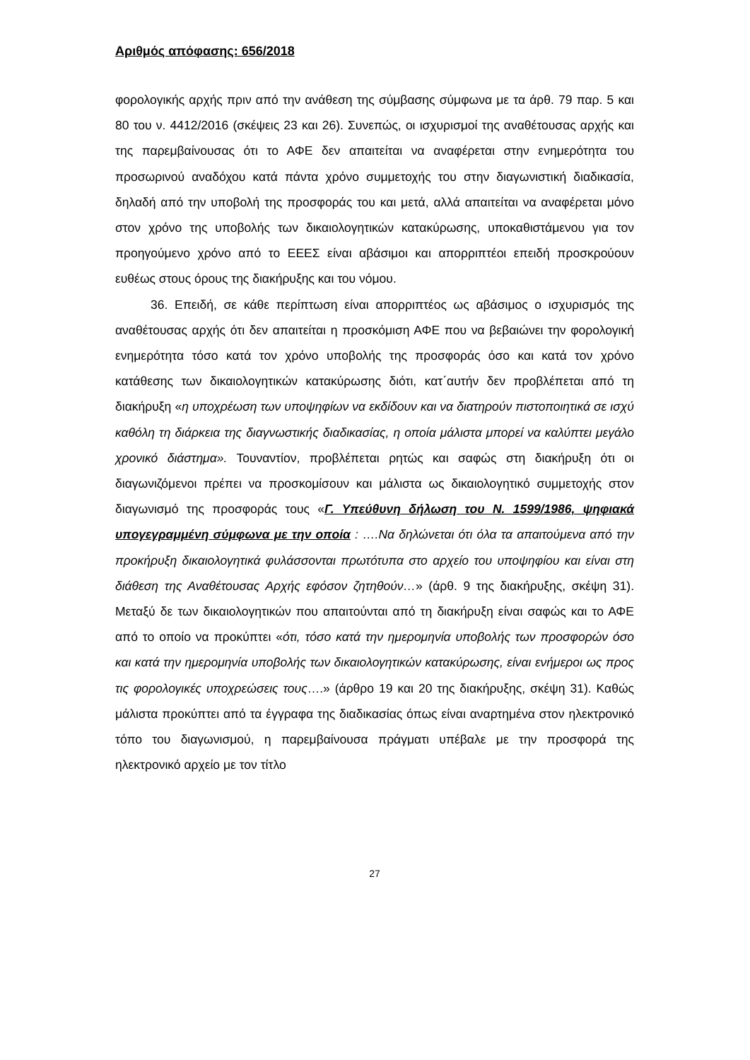Αριθμός απόφασης: 656/2018
φορολογικής αρχής πριν από την ανάθεση της σύμβασης σύμφωνα με τα άρθ. 79 παρ. 5 και 80 του ν. 4412/2016 (σκέψεις 23 και 26). Συνεπώς, οι ισχυρισμοί της αναθέτουσας αρχής και της παρεμβαίνουσας ότι το ΑΦΕ δεν απαιτείται να αναφέρεται στην ενημερότητα του προσωρινού αναδόχου κατά πάντα χρόνο συμμετοχής του στην διαγωνιστική διαδικασία, δηλαδή από την υποβολή της προσφοράς του και μετά, αλλά απαιτείται να αναφέρεται μόνο στον χρόνο της υποβολής των δικαιολογητικών κατακύρωσης, υποκαθιστάμενου για τον προηγούμενο χρόνο από το ΕΕΕΣ είναι αβάσιμοι και απορριπτέοι επειδή προσκρούουν ευθέως στους όρους της διακήρυξης και του νόμου.
36. Επειδή, σε κάθε περίπτωση είναι απορριπτέος ως αβάσιμος ο ισχυρισμός της αναθέτουσας αρχής ότι δεν απαιτείται η προσκόμιση ΑΦΕ που να βεβαιώνει την φορολογική ενημερότητα τόσο κατά τον χρόνο υποβολής της προσφοράς όσο και κατά τον χρόνο κατάθεσης των δικαιολογητικών κατακύρωσης διότι, κατ΄αυτήν δεν προβλέπεται από τη διακήρυξη «η υποχρέωση των υποψηφίων να εκδίδουν και να διατηρούν πιστοποιητικά σε ισχύ καθόλη τη διάρκεια της διαγνωστικής διαδικασίας, η οποία μάλιστα μπορεί να καλύπτει μεγάλο χρονικό διάστημα». Τουναντίον, προβλέπεται ρητώς και σαφώς στη διακήρυξη ότι οι διαγωνιζόμενοι πρέπει να προσκομίσουν και μάλιστα ως δικαιολογητικό συμμετοχής στον διαγωνισμό της προσφοράς τους «Γ. Υπεύθυνη δήλωση του Ν. 1599/1986, ψηφιακά υπογεγραμμένη σύμφωνα με την οποία : ….Να δηλώνεται ότι όλα τα απαιτούμενα από την προκήρυξη δικαιολογητικά φυλάσσονται πρωτότυπα στο αρχείο του υποψηφίου και είναι στη διάθεση της Αναθέτουσας Αρχής εφόσον ζητηθούν…» (άρθ. 9 της διακήρυξης, σκέψη 31). Μεταξύ δε των δικαιολογητικών που απαιτούνται από τη διακήρυξη είναι σαφώς και το ΑΦΕ από το οποίο να προκύπτει «ότι, τόσο κατά την ημερομηνία υποβολής των προσφορών όσο και κατά την ημερομηνία υποβολής των δικαιολογητικών κατακύρωσης, είναι ενήμεροι ως προς τις φορολογικές υποχρεώσεις τους….» (άρθρο 19 και 20 της διακήρυξης, σκέψη 31). Καθώς μάλιστα προκύπτει από τα έγγραφα της διαδικασίας όπως είναι αναρτημένα στον ηλεκτρονικό τόπο του διαγωνισμού, η παρεμβαίνουσα πράγματι υπέβαλε με την προσφορά της ηλεκτρονικό αρχείο με τον τίτλο
27